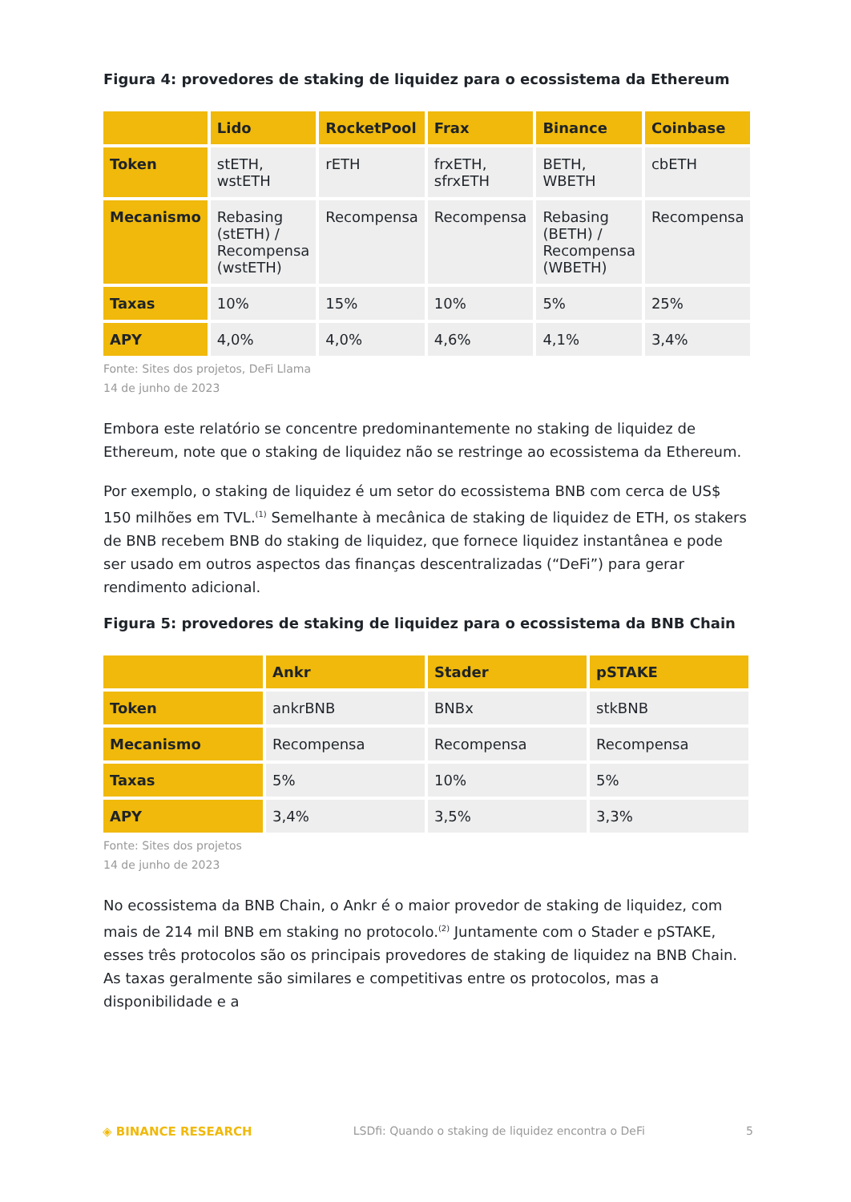Figura 4: provedores de staking de liquidez para o ecossistema da Ethereum
| | Lido | RocketPool | Frax | Binance | Coinbase |
| --- | --- | --- | --- | --- | --- |
| Token | stETH, wstETH | rETH | frxETH, sfrxETH | BETH, WBETH | cbETH |
| Mecanismo | Rebasing (stETH) / Recompensa (wstETH) | Recompensa | Recompensa | Rebasing (BETH) / Recompensa (WBETH) | Recompensa |
| Taxas | 10% | 15% | 10% | 5% | 25% |
| APY | 4,0% | 4,0% | 4,6% | 4,1% | 3,4% |
Fonte: Sites dos projetos, DeFi Llama
14 de junho de 2023
Embora este relatório se concentre predominantemente no staking de liquidez de Ethereum, note que o staking de liquidez não se restringe ao ecossistema da Ethereum.
Por exemplo, o staking de liquidez é um setor do ecossistema BNB com cerca de US$ 150 milhões em TVL.<sup>(1)</sup> Semelhante à mecânica de staking de liquidez de ETH, os stakers de BNB recebem BNB do staking de liquidez, que fornece liquidez instantânea e pode ser usado em outros aspectos das finanças descentralizadas (“DeFi”) para gerar rendimento adicional.
Figura 5: provedores de staking de liquidez para o ecossistema da BNB Chain
| | Ankr | Stader | pSTAKE |
| --- | --- | --- | --- |
| Token | ankrBNB | BNBx | stkBNB |
| Mecanismo | Recompensa | Recompensa | Recompensa |
| Taxas | 5% | 10% | 5% |
| APY | 3,4% | 3,5% | 3,3% |
Fonte: Sites dos projetos
14 de junho de 2023
No ecossistema da BNB Chain, o Ankr é o maior provedor de staking de liquidez, com mais de 214 mil BNB em staking no protocolo.<sup>(2)</sup> Juntamente com o Stader e pSTAKE, esses três protocolos são os principais provedores de staking de liquidez na BNB Chain. As taxas geralmente são similares e competitivas entre os protocolos, mas a disponibilidade e a
◈ BINANCE RESEARCH LSDfi: Quando o staking de liquidez encontra o DeFi 5